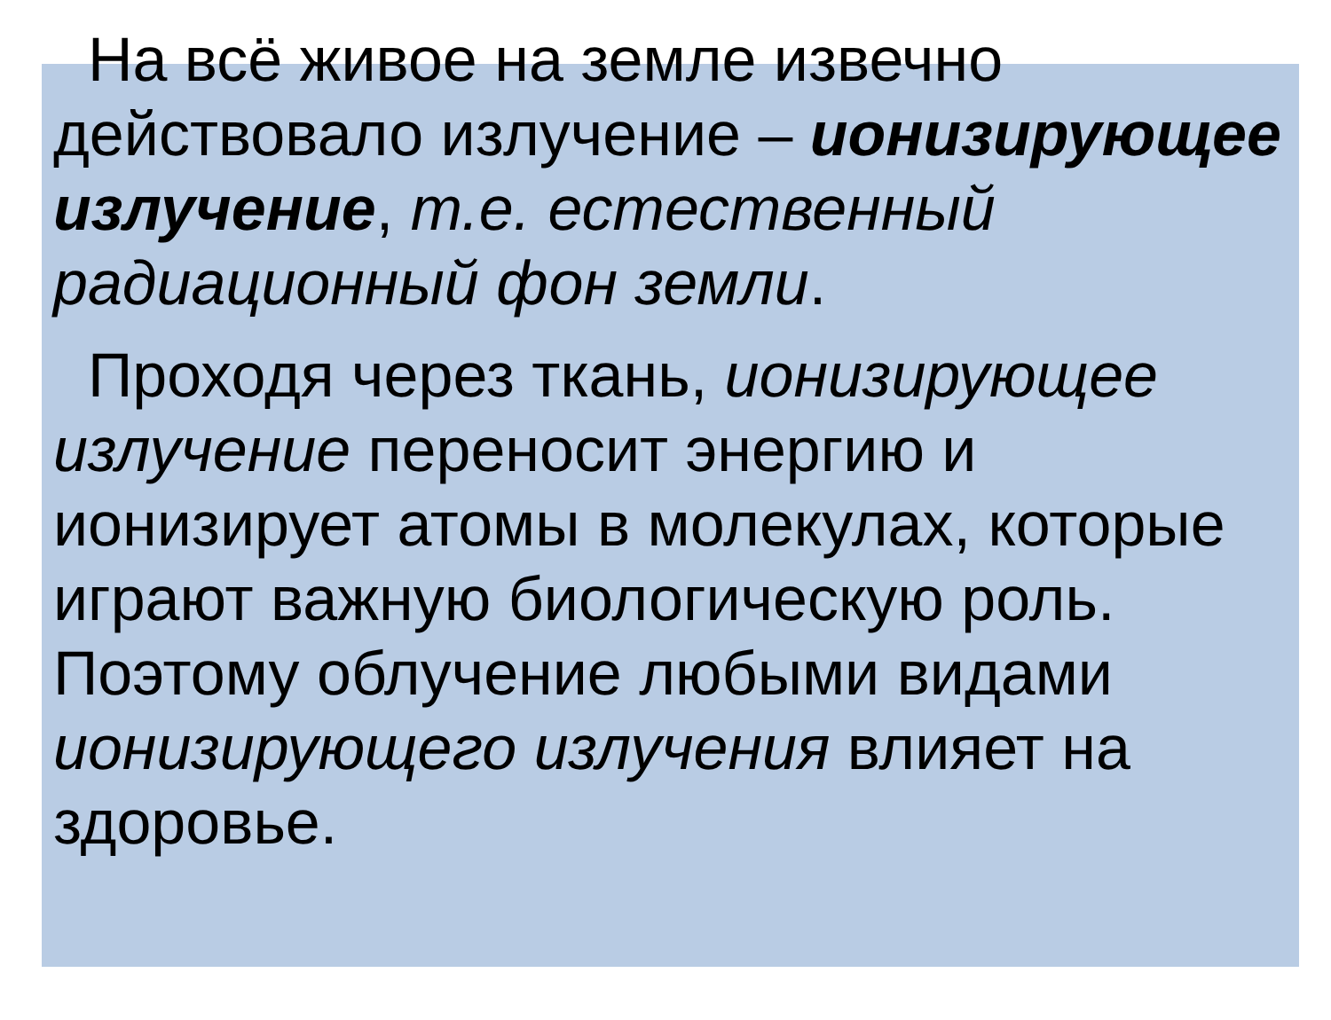На всё живое на земле извечно действовало излучение – ионизирующее излучение, т.е. естественный радиационный фон земли.
Проходя через ткань, ионизирующее излучение переносит энергию и ионизирует атомы в молекулах, которые играют важную биологическую роль. Поэтому облучение любыми видами ионизирующего излучения влияет на здоровье.